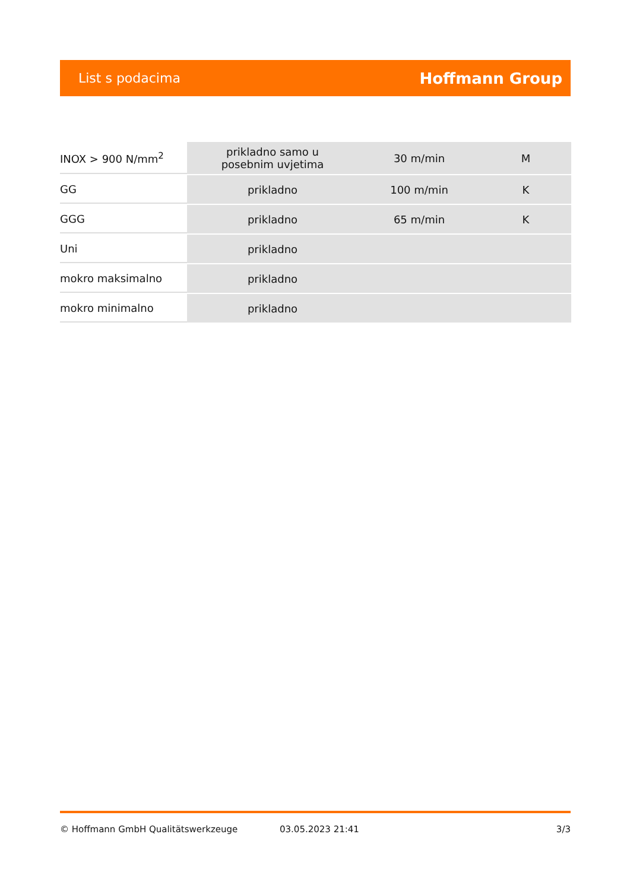List s podacima Hoffmann Group
| INOX > 900 N/mm<sup>2</sup> | prikladno samo u posebnim uvjetima | 30 m/min | M |
| GG | prikladno | 100 m/min | K |
| GGG | prikladno | 65 m/min | K |
| Uni | prikladno | | |
| mokro maksimalno | prikladno | | |
| mokro minimalno | prikladno | | |
© Hoffmann GmbH Qualitätswerkzeuge 03.05.2023 21:41 3/3